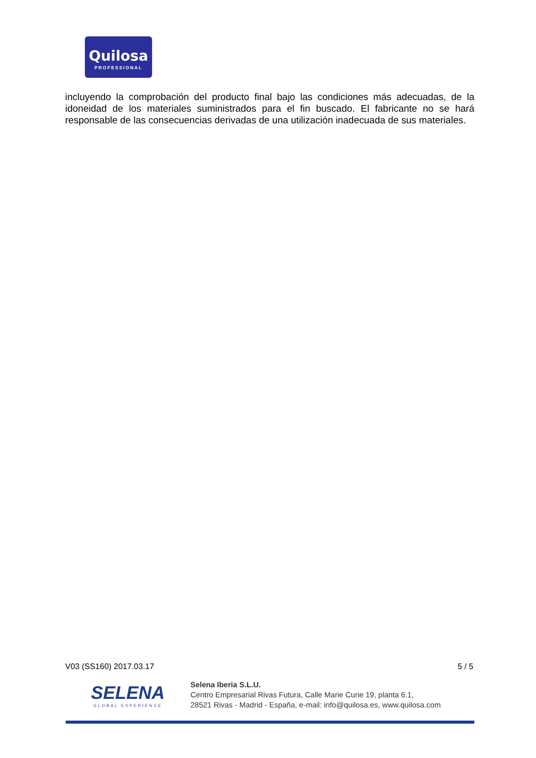Quilosa
PROFESSIONAL
incluyendo la comprobación del producto final bajo las condiciones más adecuadas, de la idoneidad de los materiales suministrados para el fin buscado. El fabricante no se hará responsable de las consecuencias derivadas de una utilización inadecuada de sus materiales.
V03 (SS160) 2017.03.17 5 / 5
SELENA
GLOBAL EXPERIENCE
Selena Iberia S.L.U.
Centro Empresarial Rivas Futura, Calle Marie Curie 19, planta 6.1,
28521 Rivas - Madrid - España, e-mail: info@quilosa.es, www.quilosa.com